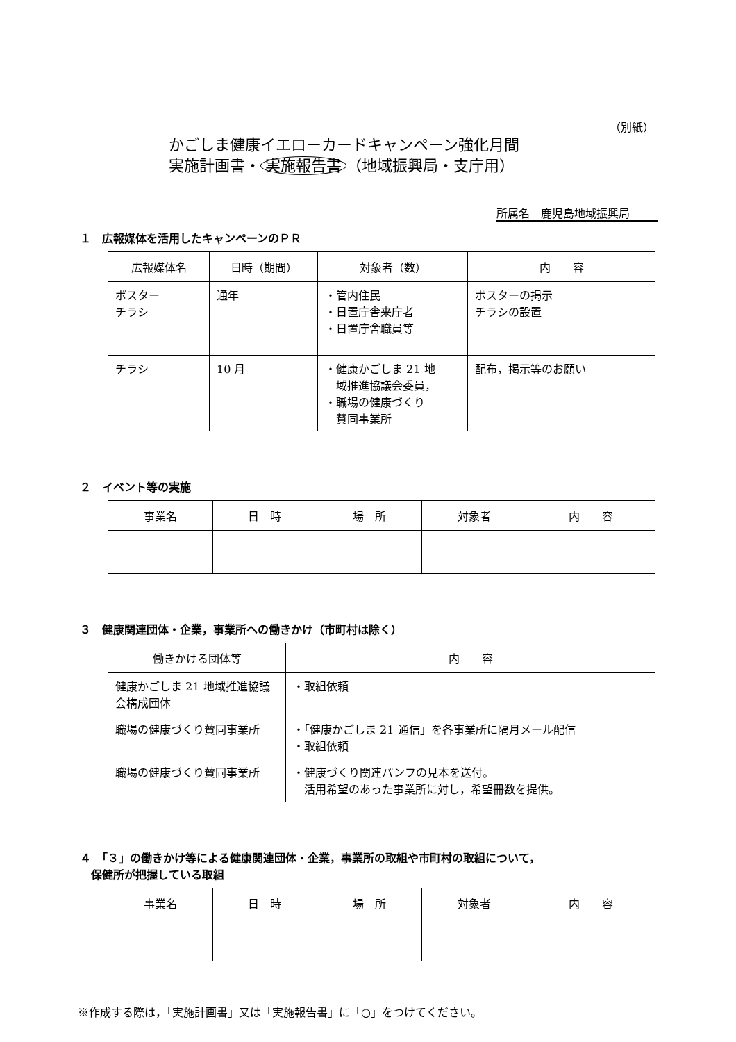（別紙）
かごしま健康イエローカードキャンペーン強化月間
実施計画書・ 実施報告書 （地域振興局・支庁用）
所属名　鹿児島地域振興局
１　広報媒体を活用したキャンペーンのＰＲ
| 広報媒体名 | 日時（期間） | 対象者（数） | 内 容 |
| --- | --- | --- | --- |
| ポスター チラシ | 通年 | ・管内住民 ・日置庁舎来庁者 ・日置庁舎職員等 | ポスターの掲示 チラシの設置 |
| チラシ | 10 月 | ・健康かごしま 21 地 域推進協議会委員， ・職場の健康づくり 賛同事業所 | 配布，掲示等のお願い |
２　イベント等の実施
| 事業名 | 日 時 | 場 所 | 対象者 | 内 容 |
| --- | --- | --- | --- | --- |
３　健康関連団体・企業，事業所への働きかけ（市町村は除く）
| 働きかける団体等 | 内 容 |
| --- | --- |
| 健康かごしま 21 地域推進協議会構成団体 | ・取組依頼 |
| 職場の健康づくり賛同事業所 | ・「健康かごしま 21 通信」を各事業所に隔月メール配信 ・取組依頼 |
| 職場の健康づくり賛同事業所 | ・健康づくり関連パンフの見本を送付。 活用希望のあった事業所に対し，希望冊数を提供。 |
４　「３」の働きかけ等による健康関連団体・企業，事業所の取組や市町村の取組について，
　保健所が把握している取組
| 事業名 | 日 時 | 場 所 | 対象者 | 内 容 |
| --- | --- | --- | --- | --- |
※作成する際は，「実施計画書」又は「実施報告書」に「○」をつけてください。